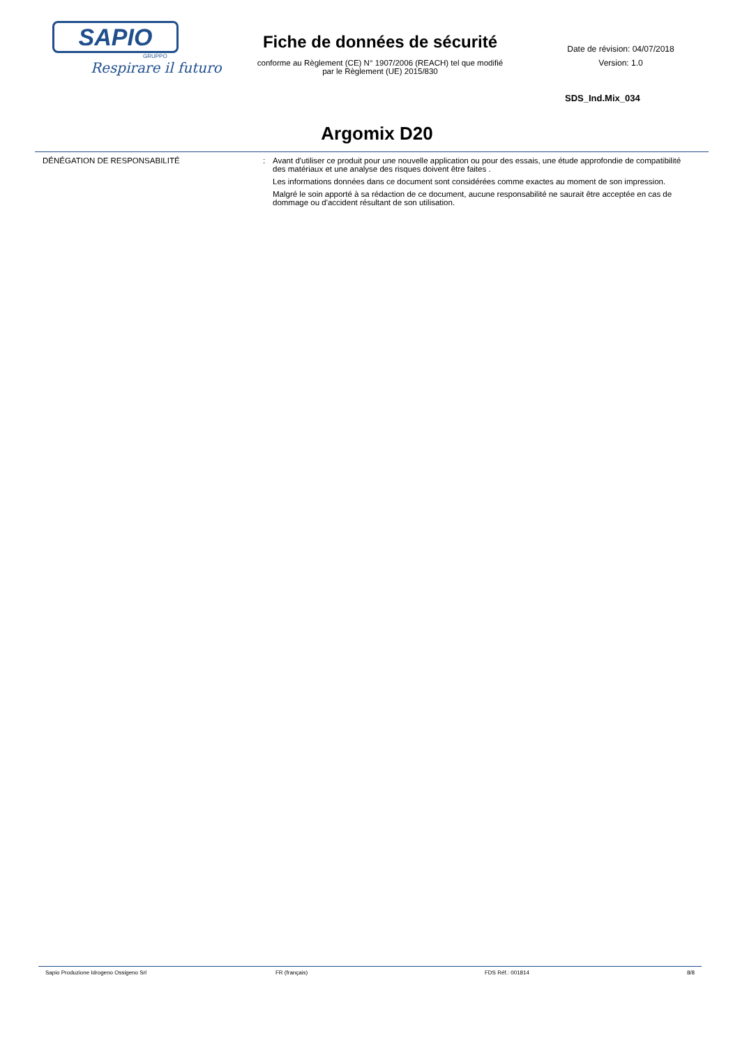SAPIO
GRUPPO
Respirare il futuro
Fiche de données de sécurité
conforme au Règlement (CE) N° 1907/2006 (REACH) tel que modifié
par le Règlement (UE) 2015/830
Date de révision: 04/07/2018
Version: 1.0
SDS_Ind.Mix_034
Argomix D20
DÉNÉGATION DE RESPONSABILITÉ : Avant d'utiliser ce produit pour une nouvelle application ou pour des essais, une étude approfondie de compatibilité des matériaux et une analyse des risques doivent être faites .
Les informations données dans ce document sont considérées comme exactes au moment de son impression.
Malgré le soin apporté à sa rédaction de ce document, aucune responsabilité ne saurait être acceptée en cas de dommage ou d'accident résultant de son utilisation.
Sapio Produzione Idrogeno Ossigeno Srl FR (français) FDS Réf.: 001814 8/8